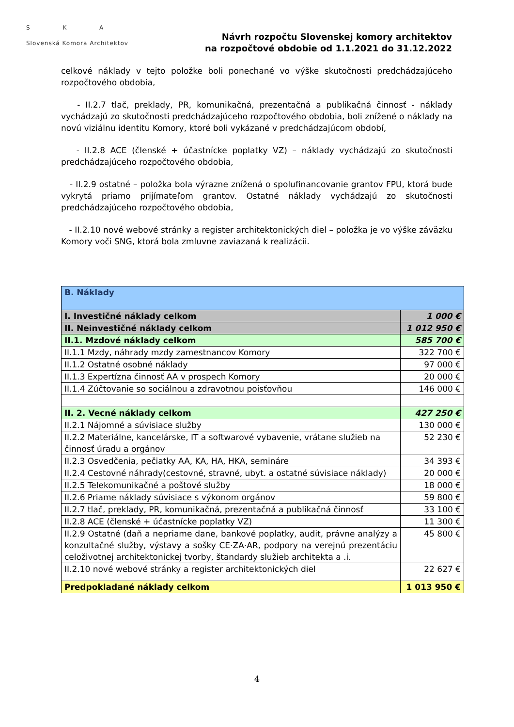S K A
Slovenská Komora Architektov
Návrh rozpočtu Slovenskej komory architektov
na rozpočtové obdobie od 1.1.2021 do 31.12.2022
celkové náklady v tejto položke boli ponechané vo výške skutočnosti predchádzajúceho rozpočtového obdobia,
- II.2.7 tlač, preklady, PR, komunikačná, prezentačná a publikačná činnosť - náklady vychádzajú zo skutočnosti predchádzajúceho rozpočtového obdobia, boli znížené o náklady na novú viziálnu identitu Komory, ktoré boli vykázané v predchádzajúcom období,
- II.2.8 ACE (členské + účastnícke poplatky VZ) – náklady vychádzajú zo skutočnosti predchádzajúceho rozpočtového obdobia,
- II.2.9 ostatné – položka bola výrazne znížená o spolufinancovanie grantov FPU, ktorá bude vykrytá priamo prijímateľom grantov. Ostatné náklady vychádzajú zo skutočnosti predchádzajúceho rozpočtového obdobia,
- II.2.10 nové webové stránky a register architektonických diel – položka je vo výške záväzku Komory voči SNG, ktorá bola zmluvne zaviazaná k realizácii.
| B. Náklady | |
| I. Investičné náklady celkom | 1 000 € |
| II. Neinvestičné náklady celkom | 1 012 950 € |
| II.1. Mzdové náklady celkom | 585 700 € |
| II.1.1 Mzdy, náhrady mzdy zamestnancov Komory | 322 700 € |
| II.1.2 Ostatné osobné náklady | 97 000 € |
| II.1.3 Expertízna činnosť AA v prospech Komory | 20 000 € |
| II.1.4 Zúčtovanie so sociálnou a zdravotnou poisťovňou | 146 000 € |
| II. 2. Vecné náklady celkom | 427 250 € |
| II.2.1 Nájomné a súvisiace služby | 130 000 € |
| II.2.2 Materiálne, kancelárske, IT a softwarové vybavenie, vrátane služieb na činnosť úradu a orgánov | 52 230 € |
| II.2.3 Osvedčenia, pečiatky AA, KA, HA, HKA, semináre | 34 393 € |
| II.2.4 Cestovné náhrady(cestovné, stravné, ubyt. a ostatné súvisiace náklady) | 20 000 € |
| II.2.5 Telekomunikačné a poštové služby | 18 000 € |
| II.2.6 Priame náklady súvisiace s výkonom orgánov | 59 800 € |
| II.2.7 tlač, preklady, PR, komunikačná, prezentačná a publikačná činnosť | 33 100 € |
| II.2.8 ACE (členské + účastnícke poplatky VZ) | 11 300 € |
| II.2.9 Ostatné (daň a nepriame dane, bankové poplatky, audit, právne analýzy a konzultačné služby, výstavy a sošky CE·ZA·AR, podpory na verejnú prezentáciu celoživotnej architektonickej tvorby, štandardy služieb architekta a .i. | 45 800 € |
| II.2.10 nové webové stránky a register architektonických diel | 22 627 € |
| Predpokladané náklady celkom | 1 013 950 € |
4